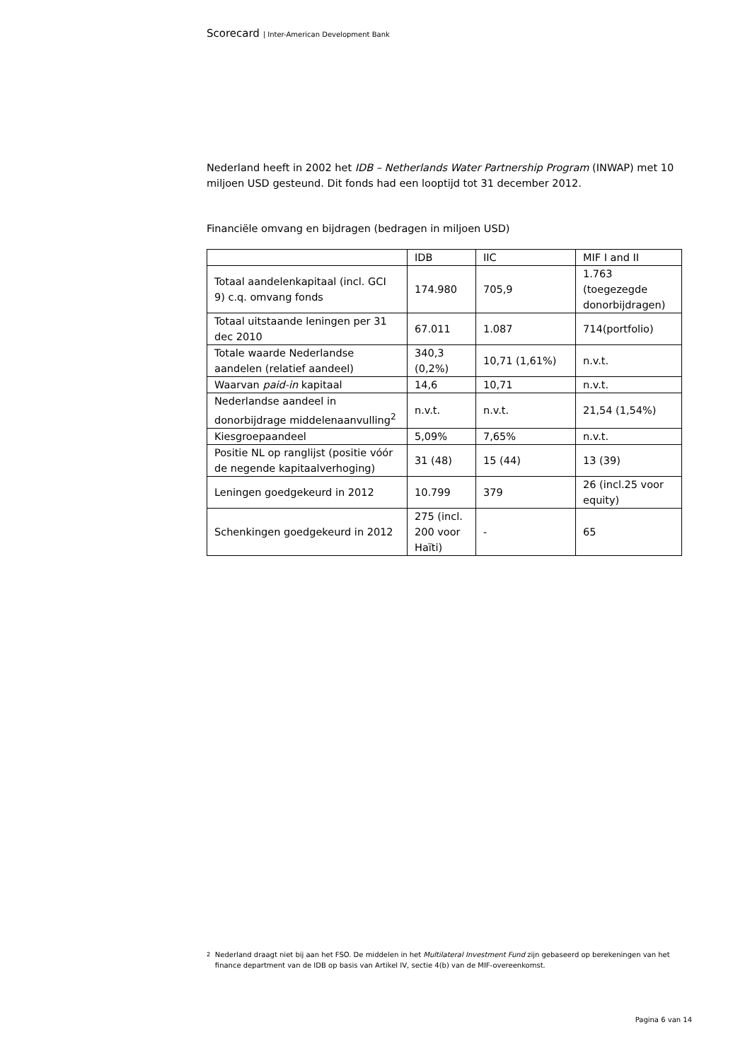Scorecard | Inter-American Development Bank
Nederland heeft in 2002 het IDB – Netherlands Water Partnership Program (INWAP) met 10 miljoen USD gesteund. Dit fonds had een looptijd tot 31 december 2012.
Financiële omvang en bijdragen (bedragen in miljoen USD)
| | IDB | IIC | MIF I and II |
| Totaal aandelenkapitaal (incl. GCI 9) c.q. omvang fonds | 174.980 | 705,9 | 1.763 (toegezegde donorbijdragen) |
| Totaal uitstaande leningen per 31 dec 2010 | 67.011 | 1.087 | 714(portfolio) |
| Totale waarde Nederlandse aandelen (relatief aandeel) | 340,3 (0,2%) | 10,71 (1,61%) | n.v.t. |
| Waarvan paid-in kapitaal | 14,6 | 10,71 | n.v.t. |
| Nederlandse aandeel in donorbijdrage middelenaanvulling<sup>2</sup> | n.v.t. | n.v.t. | 21,54 (1,54%) |
| Kiesgroepaandeel | 5,09% | 7,65% | n.v.t. |
| Positie NL op ranglijst (positie vóór de negende kapitaalverhoging) | 31 (48) | 15 (44) | 13 (39) |
| Leningen goedgekeurd in 2012 | 10.799 | 379 | 26 (incl.25 voor equity) |
| Schenkingen goedgekeurd in 2012 | 275 (incl. 200 voor Haïti) | - | 65 |
<sup>2</sup> Nederland draagt niet bij aan het FSO. De middelen in het Multilateral Investment Fund zijn gebaseerd op berekeningen van het finance department van de IDB op basis van Artikel IV, sectie 4(b) van de MIF-overeenkomst.
Pagina 6 van 14